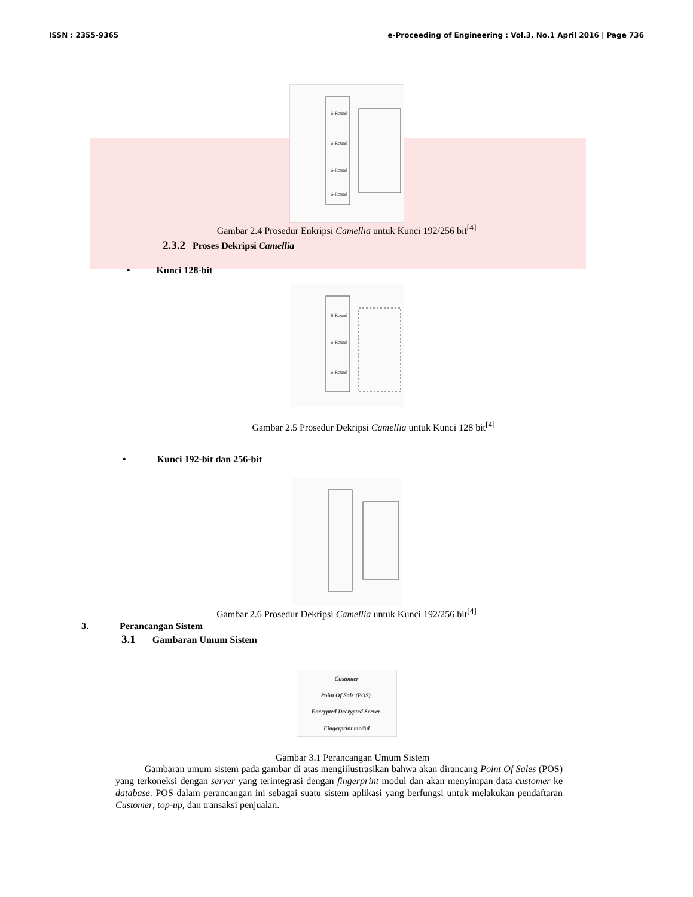ISSN : 2355-9365 e-Proceeding of Engineering : Vol.3, No.1 April 2016 | Page 736
6-Round
6-Round
6-Round
6-Round
Gambar 2.4 Prosedur Enkripsi Camellia untuk Kunci 192/256 bit<sup>[4]</sup>
2.3.2 Proses Dekripsi Camellia
• Kunci 128-bit
6-Round
6-Round
6-Round
Gambar 2.5 Prosedur Dekripsi Camellia untuk Kunci 128 bit<sup>[4]</sup>
• Kunci 192-bit dan 256-bit
Gambar 2.6 Prosedur Dekripsi Camellia untuk Kunci 192/256 bit<sup>[4]</sup>
3. Perancangan Sistem
3.1 Gambaran Umum Sistem
Customer Point Of Sale (POS) Encrypted Decrypted Server Fingerprint modul
Gambar 3.1 Perancangan Umum Sistem
Gambaran umum sistem pada gambar di atas mengiilustrasikan bahwa akan dirancang Point Of Sales (POS) yang terkoneksi dengan server yang terintegrasi dengan fingerprint modul dan akan menyimpan data customer ke database. POS dalam perancangan ini sebagai suatu sistem aplikasi yang berfungsi untuk melakukan pendaftaran Customer, top-up, dan transaksi penjualan.